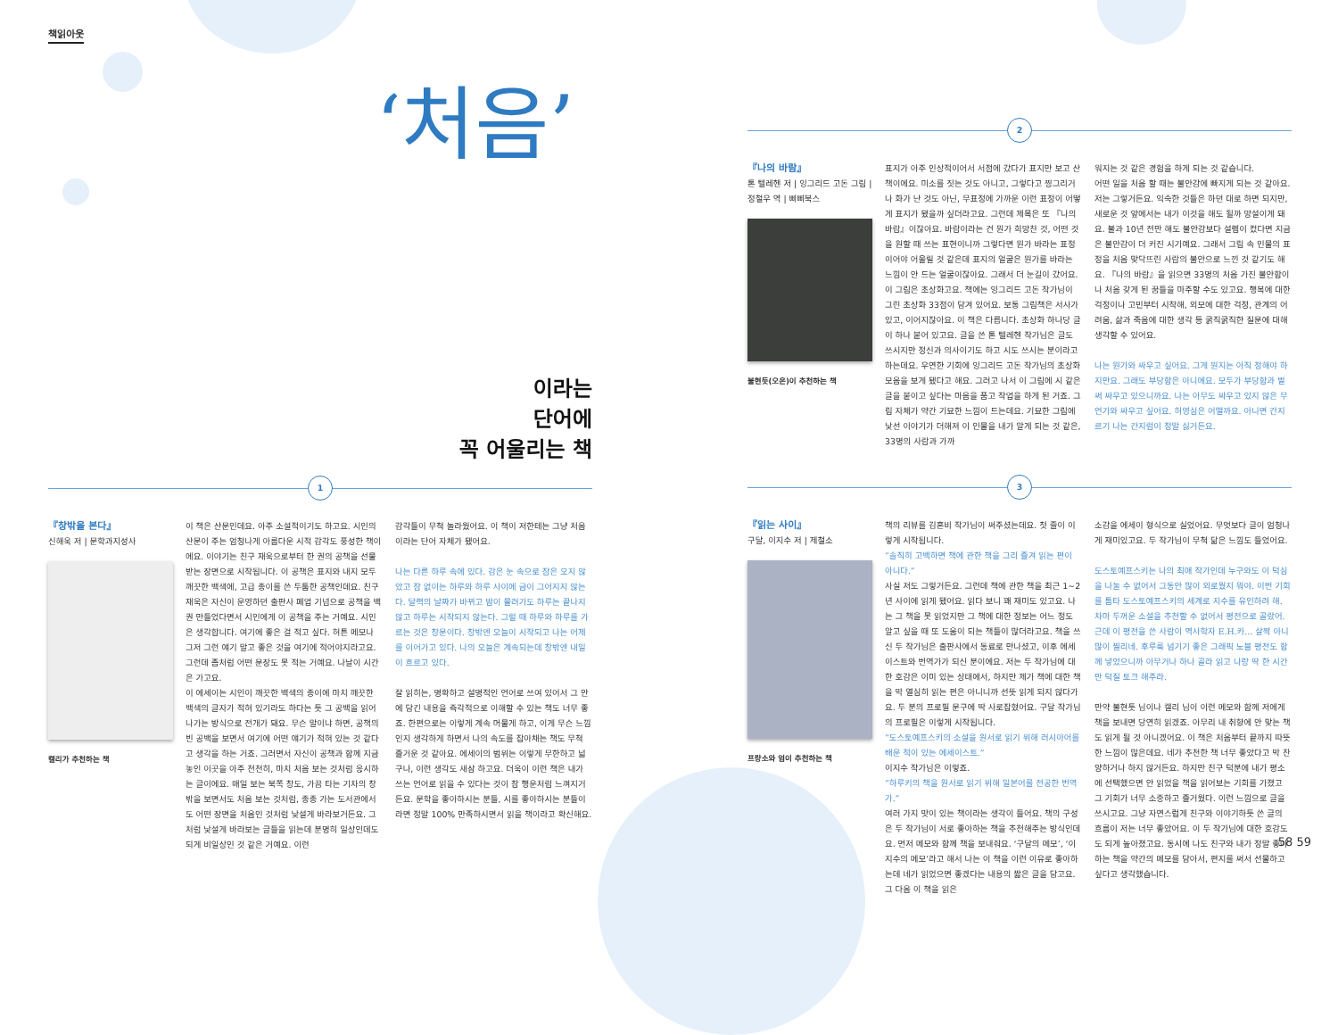책읽아웃
‘처음’
이라는
단어에
꼭 어울리는 책
1
『창밖을 본다』
신해욱 저 | 문학과지성사
캘리가 추천하는 책
이 책은 산문인데요. 아주 소설적이기도 하고요. 시인의 산문이 주는 엄청나게 아름다운 시적 감각도 풍성한 책이에요. 이야기는 친구 재욱으로부터 한 권의 공책을 선물 받는 장면으로 시작됩니다. 이 공책은 표지와 내지 모두 깨끗한 백색에, 고급 종이를 쓴 두툼한 공책인데요. 친구 재욱은 자신이 운영하던 출판사 폐업 기념으로 공책을 백 권 만들었다면서 시인에게 이 공책을 주는 거예요. 시인은 생각합니다. 여기에 좋은 걸 적고 싶다. 허튼 메모나 그저 그런 얘기 말고 좋은 것을 여기에 적어야지라고요. 그런데 좀처럼 어떤 문장도 못 적는 거예요. 나날이 시간은 가고요.
이 에세이는 시인이 깨끗한 백색의 종이에 마치 깨끗한 백색의 글자가 적혀 있기라도 하다는 듯 그 공백을 읽어나가는 방식으로 전개가 돼요. 무슨 말이냐 하면, 공책의 빈 공백을 보면서 여기에 어떤 얘기가 적혀 있는 것 같다고 생각을 하는 거죠. 그러면서 자신이 공책과 함께 지금 놓인 이곳을 아주 천천히, 마치 처음 보는 것처럼 응시하는 글이에요. 매일 보는 북쪽 창도, 가끔 타는 기차의 창밖을 보면서도 처음 보는 것처럼, 종종 가는 도서관에서도 어떤 장면을 처음인 것처럼 낯설게 바라보거든요. 그처럼 낯설게 바라보는 글들을 읽는데 분명히 일상인데도 되게 비일상인 것 같은 거예요. 이런
감각들이 무척 놀라웠어요. 이 책이 저한테는 그냥 처음이라는 단어 자체가 됐어요.
나는 다른 하루 속에 있다. 감은 눈 속으로 잠은 오지 않았고 잠 없이는 하루와 하루 사이에 금이 그어지지 않는다. 달력의 날짜가 바뀌고 밤이 물러가도 하루는 끝나지 않고 하루는 시작되지 않는다. 그럴 때 하루와 하루를 가르는 것은 창문이다. 창밖엔 오늘이 시작되고 나는 어제를 이어가고 있다. 나의 오늘은 계속되는데 창밖엔 내일이 흐르고 있다.
잘 읽히는, 명확하고 설명적인 언어로 쓰여 있어서 그 안에 담긴 내용을 즉각적으로 이해할 수 있는 책도 너무 좋죠. 한편으로는 이렇게 계속 머물게 하고, 이게 무슨 느낌인지 생각하게 하면서 나의 속도를 잡아채는 책도 무척 즐거운 것 같아요. 에세이의 범위는 이렇게 무한하고 넓구나, 이런 생각도 새삼 하고요. 더욱이 이런 책은 내가 쓰는 언어로 읽을 수 있다는 것이 참 행운처럼 느껴지거든요. 문학을 좋아하시는 분들, 시를 좋아하시는 분들이라면 정말 100% 만족하시면서 읽을 책이라고 확신해요.
2
『나의 바람』
톤 텔레헨 저 | 잉그리드 고돈 그림 | 정철우 역 | 삐삐북스
불현듯(오은)이 추천하는 책
표지가 아주 인상적이어서 서점에 갔다가 표지만 보고 산 책이에요. 미소를 짓는 것도 아니고, 그렇다고 찡그리거나 화가 난 것도 아닌, 무표정에 가까운 이런 표정이 어떻게 표지가 됐을까 싶더라고요. 그런데 제목은 또 『나의 바람』이잖아요. 바람이라는 건 뭔가 희망찬 것, 어떤 것을 원할 때 쓰는 표현이니까 그렇다면 뭔가 바라는 표정이어야 어울릴 것 같은데 표지의 얼굴은 뭔가를 바라는 느낌이 안 드는 얼굴이잖아요. 그래서 더 눈길이 갔어요.
이 그림은 초상화고요. 책에는 잉그리드 고돈 작가님이 그린 초상화 33점이 담겨 있어요. 보통 그림책은 서사가 있고, 이어지잖아요. 이 책은 다릅니다. 초상화 하나당 글이 하나 붙어 있고요. 글을 쓴 톤 텔레헨 작가님은 글도 쓰시지만 정신과 의사이기도 하고 시도 쓰시는 분이라고 하는데요. 우연한 기회에 잉그리드 고돈 작가님의 초상화 모음을 보게 됐다고 해요. 그러고 나서 이 그림에 시 같은 글을 붙이고 싶다는 마음을 품고 작업을 하게 된 거죠. 그림 자체가 약간 기묘한 느낌이 드는데요. 기묘한 그림에 낯선 이야기가 더해져 이 인물을 내가 알게 되는 것 같은, 33명의 사람과 가까
워지는 것 같은 경험을 하게 되는 것 같습니다.
어떤 일을 처음 할 때는 불안감에 빠지게 되는 것 같아요. 저는 그렇거든요. 익숙한 것들은 하던 대로 하면 되지만, 새로운 것 앞에서는 내가 이것을 해도 될까 망설이게 돼요. 불과 10년 전만 해도 불안감보다 설렘이 컸다면 지금은 불안감이 더 커진 시기예요. 그래서 그림 속 인물의 표정을 처음 맞닥뜨린 사람의 불안으로 느낀 것 같기도 해요. 『나의 바람』을 읽으면 33명의 처음 가진 불안함이나 처음 갖게 된 꿈들을 마주할 수도 있고요. 행복에 대한 걱정이나 고민부터 시작해, 외모에 대한 걱정, 관계의 어려움, 삶과 죽음에 대한 생각 등 굵직굵직한 질문에 대해 생각할 수 있어요.
나는 뭔가와 싸우고 싶어요. 그게 뭔지는 아직 정해야 하지만요. 그래도 부당함은 아니에요. 모두가 부당함과 벌써 싸우고 있으니까요. 나는 아무도 싸우고 있지 않은 무언가와 싸우고 싶어요. 허영심은 어떨까요. 아니면 간지르기 나는 간지럼이 정말 싫거든요.
3
『읽는 사이』
구달, 이지수 저 | 제철소
프랑소와 엄이 추천하는 책
책의 리뷰를 김혼비 작가님이 써주셨는데요. 첫 줄이 이렇게 시작됩니다.
“솔직히 고백하면 책에 관한 책을 그리 즐겨 읽는 편이 아니다.”
사실 저도 그렇거든요. 그런데 책에 관한 책을 최근 1~2년 사이에 읽게 됐어요. 읽다 보니 꽤 재미도 있고요. 나는 그 책을 못 읽었지만 그 책에 대한 정보는 어느 정도 알고 싶을 때 또 도움이 되는 책들이 많더라고요. 책을 쓰신 두 작가님은 출판사에서 동료로 만나셨고, 이후 에세이스트와 번역가가 되신 분이에요. 저는 두 작가님에 대한 호감은 이미 있는 상태에서, 하지만 제가 책에 대한 책을 막 열심히 읽는 편은 아니니까 선뜻 읽게 되지 않다가요. 두 분의 프로필 문구에 딱 사로잡혔어요. 구달 작가님의 프로필은 이렇게 시작됩니다.
“도스토예프스키의 소설을 원서로 읽기 위해 러시아어를 배운 적이 있는 에세이스트.”
이지수 작가님은 이렇죠.
“하루키의 책을 원서로 읽기 위해 일본어를 전공한 번역가.”
여러 가지 맛이 있는 책이라는 생각이 들어요. 책의 구성은 두 작가님이 서로 좋아하는 책을 추천해주는 방식인데요. 먼저 메모와 함께 책을 보내줘요. ‘구달의 메모’, ‘이지수의 메모’라고 해서 나는 이 책을 이런 이유로 좋아하는데 네가 읽었으면 좋겠다는 내용의 짧은 글을 담고요. 그 다음 이 책을 읽은
소감을 에세이 형식으로 실었어요. 무엇보다 글이 엄청나게 재미있고요. 두 작가님이 무척 닮은 느낌도 들었어요.
도스토예프스키는 나의 최애 작가인데 누구와도 이 덕심을 나눌 수 없어서 그동안 많이 외로웠지 뭐야. 이번 기회를 틈타 도스토예프스키의 세계로 지수를 유인하려 해. 차마 두꺼운 소설을 추천할 수 없어서 평전으로 골랐어. 근데 이 평전을 쓴 사람이 역사학자 E.H.카... 살짝 아니 많이 찔리네. 후루룩 넘기기 좋은 그래픽 노블 평전도 함께 넣었으니까 아무거나 하나 골라 읽고 나랑 딱 한 시간만 덕질 토크 해주라.
만약 불현듯 님이나 캘리 님이 이런 메모와 함께 저에게 책을 보내면 당연히 읽겠죠. 아무리 내 취향에 안 맞는 책도 읽게 될 것 아니겠어요. 이 책은 처음부터 끝까지 따뜻한 느낌이 많은데요. 네가 추천한 책 너무 좋았다고 막 찬양하거나 하지 않거든요. 하지만 친구 덕분에 내가 평소에 선택했으면 안 읽었을 책을 읽어보는 기회를 가졌고 그 기회가 너무 소중하고 즐거웠다. 이런 느낌으로 글을 쓰시고요. 그냥 자연스럽게 친구와 이야기하듯 쓴 글의 흐름이 저는 너무 좋았어요. 이 두 작가님에 대한 호감도도 되게 높아졌고요. 동시에 나도 친구와 내가 정말 좋아하는 책을 약간의 메모를 담아서, 편지를 써서 선물하고 싶다고 생각했습니다.
58 59